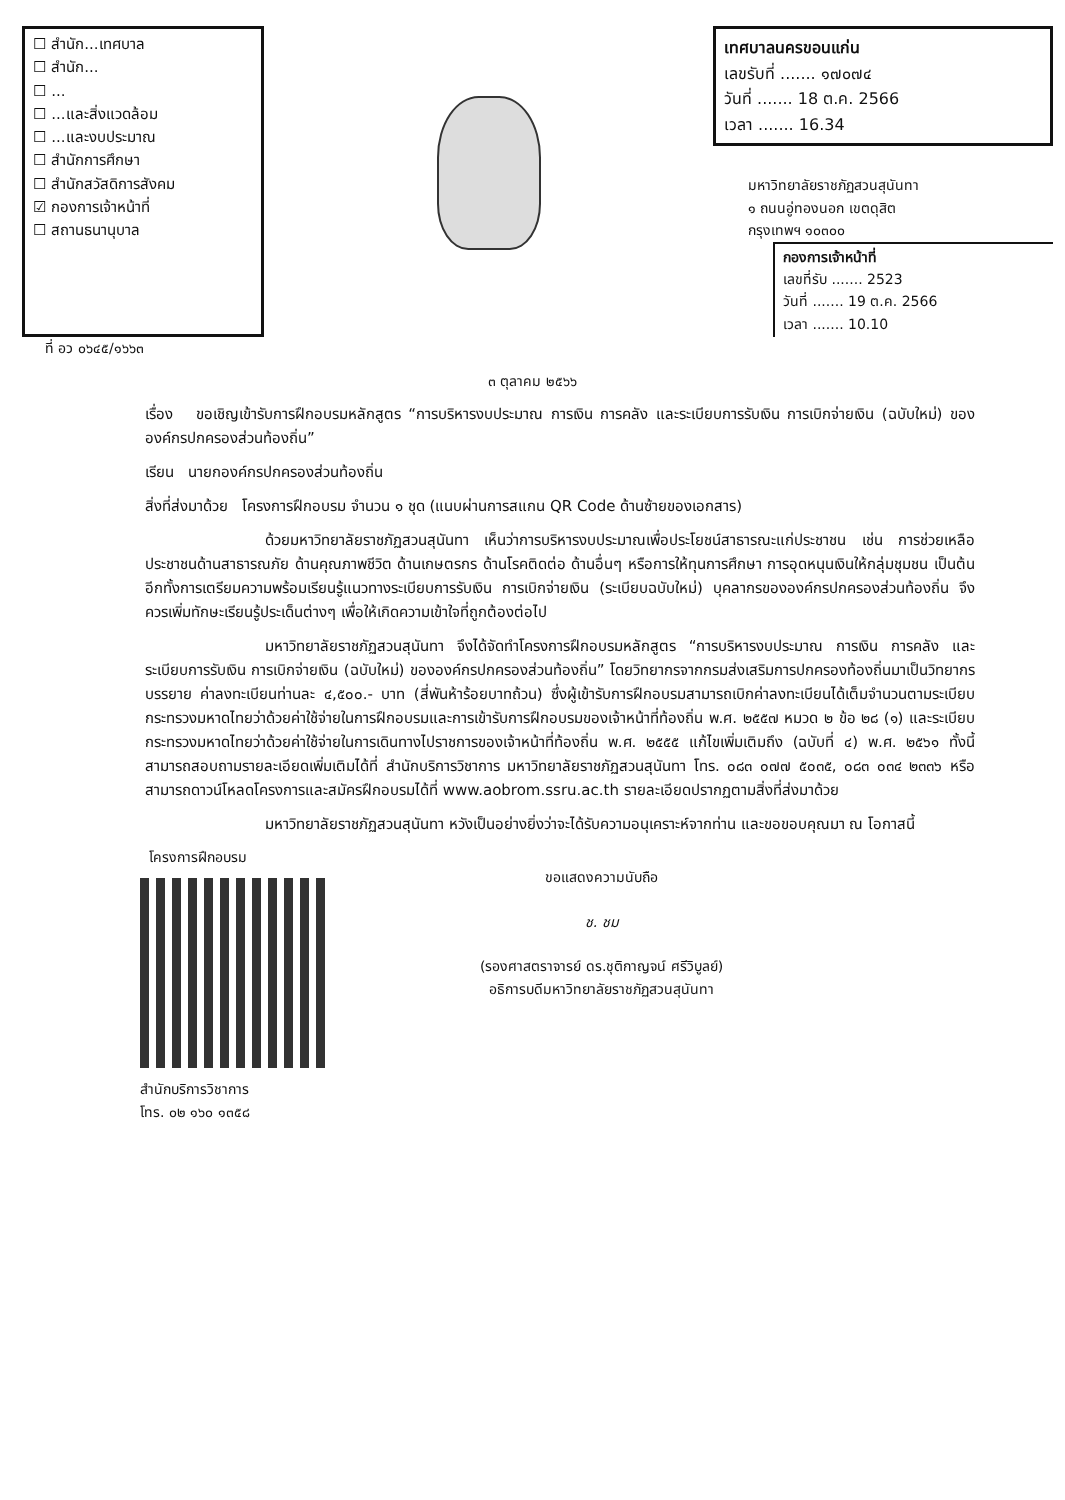☐ สำนัก...เทศบาล
☐ สำนัก...
☐ ...
☐ ...และสิ่งแวดล้อม
☐ ...และงบประมาณ
☐ สำนักการศึกษา
☐ สำนักสวัสดิการสังคม
☑ กองการเจ้าหน้าที่
☐ สถานธนานุบาล
เทศบาลนครขอนแก่น
เลขรับที่ ....... ๑๗๐๗๔
วันที่ ....... 18 ต.ค. 2566
เวลา ....... 16.34
มหาวิทยาลัยราชภัฏสวนสุนันทา
๑ ถนนอู่ทองนอก เขตดุสิต
กรุงเทพฯ ๑๐๓๐๐
กองการเจ้าหน้าที่
เลขที่รับ ....... 2523
วันที่ ....... 19 ต.ค. 2566
เวลา ....... 10.10
ที่ อว ๐๖๔๕/๑๖๖๓
๓ ตุลาคม ๒๕๖๖
เรื่อง ขอเชิญเข้ารับการฝึกอบรมหลักสูตร “การบริหารงบประมาณ การเงิน การคลัง และระเบียบการรับเงิน การเบิกจ่ายเงิน (ฉบับใหม่) ขององค์กรปกครองส่วนท้องถิ่น”
เรียน นายกองค์กรปกครองส่วนท้องถิ่น
สิ่งที่ส่งมาด้วย โครงการฝึกอบรม จำนวน ๑ ชุด (แนบผ่านการสแกน QR Code ด้านซ้ายของเอกสาร)
ด้วยมหาวิทยาลัยราชภัฏสวนสุนันทา เห็นว่าการบริหารงบประมาณเพื่อประโยชน์สาธารณะแก่ประชาชน เช่น การช่วยเหลือประชาชนด้านสาธารณภัย ด้านคุณภาพชีวิต ด้านเกษตรกร ด้านโรคติดต่อ ด้านอื่นๆ หรือการให้ทุนการศึกษา การอุดหนุนเงินให้กลุ่มชุมชน เป็นต้น อีกทั้งการเตรียมความพร้อมเรียนรู้แนวทางระเบียบการรับเงิน การเบิกจ่ายเงิน (ระเบียบฉบับใหม่) บุคลากรขององค์กรปกครองส่วนท้องถิ่น จึงควรเพิ่มทักษะเรียนรู้ประเด็นต่างๆ เพื่อให้เกิดความเข้าใจที่ถูกต้องต่อไป
มหาวิทยาลัยราชภัฏสวนสุนันทา จึงได้จัดทำโครงการฝึกอบรมหลักสูตร “การบริหารงบประมาณ การเงิน การคลัง และระเบียบการรับเงิน การเบิกจ่ายเงิน (ฉบับใหม่) ขององค์กรปกครองส่วนท้องถิ่น” โดยวิทยากรจากกรมส่งเสริมการปกครองท้องถิ่นมาเป็นวิทยากรบรรยาย ค่าลงทะเบียนท่านละ ๔,๕๐๐.- บาท (สี่พันห้าร้อยบาทถ้วน) ซึ่งผู้เข้ารับการฝึกอบรมสามารถเบิกค่าลงทะเบียนได้เต็มจำนวนตามระเบียบกระทรวงมหาดไทยว่าด้วยค่าใช้จ่ายในการฝึกอบรมและการเข้ารับการฝึกอบรมของเจ้าหน้าที่ท้องถิ่น พ.ศ. ๒๕๕๗ หมวด ๒ ข้อ ๒๘ (๑) และระเบียบกระทรวงมหาดไทยว่าด้วยค่าใช้จ่ายในการเดินทางไปราชการของเจ้าหน้าที่ท้องถิ่น พ.ศ. ๒๕๕๕ แก้ไขเพิ่มเติมถึง (ฉบับที่ ๔) พ.ศ. ๒๕๖๑ ทั้งนี้ สามารถสอบถามรายละเอียดเพิ่มเติมได้ที่ สำนักบริการวิชาการ มหาวิทยาลัยราชภัฏสวนสุนันทา โทร. ๐๘๓ ๐๗๗ ๕๐๓๕, ๐๘๓ ๐๓๔ ๒๓๓๖ หรือสามารถดาวน์โหลดโครงการและสมัครฝึกอบรมได้ที่ www.aobrom.ssru.ac.th รายละเอียดปรากฏตามสิ่งที่ส่งมาด้วย
มหาวิทยาลัยราชภัฏสวนสุนันทา หวังเป็นอย่างยิ่งว่าจะได้รับความอนุเคราะห์จากท่าน และขอขอบคุณมา ณ โอกาสนี้
โครงการฝึกอบรม
สำนักบริการวิชาการ
โทร. ๐๒ ๑๖๐ ๑๓๕๘
ขอแสดงความนับถือ
ช. ชม
(รองศาสตราจารย์ ดร.ชุติกาญจน์ ศรีวิบูลย์)
อธิการบดีมหาวิทยาลัยราชภัฏสวนสุนันทา